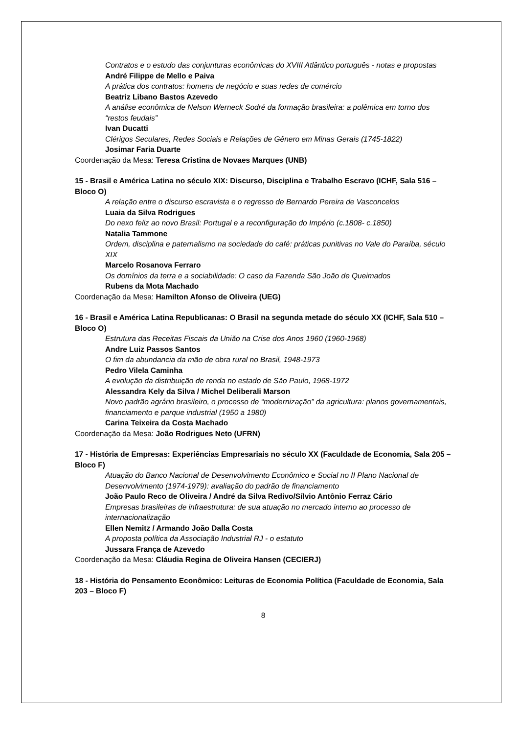Contratos e o estudo das conjunturas econômicas do XVIII Atlântico português - notas e propostas
André Filippe de Mello e Paiva
A prática dos contratos: homens de negócio e suas redes de comércio
Beatriz Libano Bastos Azevedo
A análise econômica de Nelson Werneck Sodré da formação brasileira: a polêmica em torno dos “restos feudais”
Ivan Ducatti
Clérigos Seculares, Redes Sociais e Relações de Gênero em Minas Gerais (1745-1822)
Josimar Faria Duarte
Coordenação da Mesa: Teresa Cristina de Novaes Marques (UNB)
15 - Brasil e América Latina no século XIX: Discurso, Disciplina e Trabalho Escravo (ICHF, Sala 516 – Bloco O)
A relação entre o discurso escravista e o regresso de Bernardo Pereira de Vasconcelos
Luaia da Silva Rodrigues
Do nexo feliz ao novo Brasil: Portugal e a reconfiguração do Império (c.1808- c.1850)
Natalia Tammone
Ordem, disciplina e paternalismo na sociedade do café: práticas punitivas no Vale do Paraíba, século XIX
Marcelo Rosanova Ferraro
Os domínios da terra e a sociabilidade: O caso da Fazenda São João de Queimados
Rubens da Mota Machado
Coordenação da Mesa: Hamilton Afonso de Oliveira (UEG)
16 - Brasil e América Latina Republicanas: O Brasil na segunda metade do século XX (ICHF, Sala 510 – Bloco O)
Estrutura das Receitas Fiscais da União na Crise dos Anos 1960 (1960-1968)
Andre Luiz Passos Santos
O fim da abundancia da mão de obra rural no Brasil, 1948-1973
Pedro Vilela Caminha
A evolução da distribuição de renda no estado de São Paulo, 1968-1972
Alessandra Kely da Silva / Michel Deliberali Marson
Novo padrão agrário brasileiro, o processo de “modernização” da agricultura: planos governamentais, financiamento e parque industrial (1950 a 1980)
Carina Teixeira da Costa Machado
Coordenação da Mesa: João Rodrigues Neto (UFRN)
17 - História de Empresas: Experiências Empresariais no século XX (Faculdade de Economia, Sala 205 – Bloco F)
Atuação do Banco Nacional de Desenvolvimento Econômico e Social no II Plano Nacional de Desenvolvimento (1974-1979): avaliação do padrão de financiamento
João Paulo Reco de Oliveira / André da Silva Redivo/Sílvio Antônio Ferraz Cário
Empresas brasileiras de infraestrutura: de sua atuação no mercado interno ao processo de internacionalização
Ellen Nemitz / Armando João Dalla Costa
A proposta política da Associação Industrial RJ - o estatuto
Jussara França de Azevedo
Coordenação da Mesa: Cláudia Regina de Oliveira Hansen (CECIERJ)
18 - História do Pensamento Econômico: Leituras de Economia Política (Faculdade de Economia, Sala 203 – Bloco F)
8